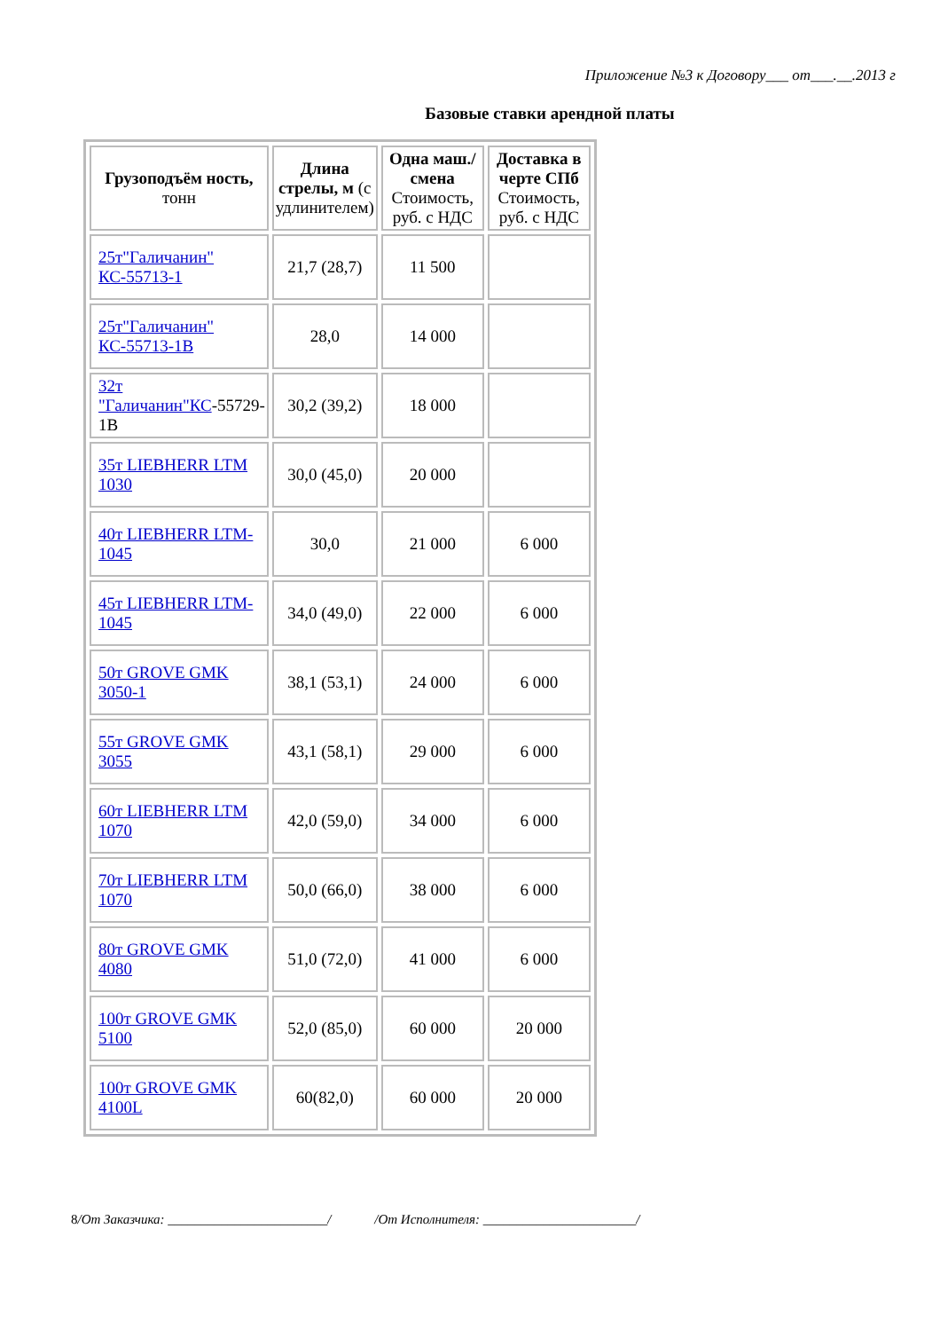Приложение №3 к Договору___ от___.__.2013 г
Базовые ставки арендной платы
| Грузоподъём ность, тонн | Длина стрелы, м (с удлинителем) | Одна маш./смена Стоимость, руб. с НДС | Доставка в черте СПб Стоимость, руб. с НДС |
| --- | --- | --- | --- |
| 25т"Галичанин" КС-55713-1 | 21,7 (28,7) | 11 500 | |
| 25т"Галичанин" КС-55713-1В | 28,0 | 14 000 | |
| 32т "Галичанин"КС -55729-1В | 30,2 (39,2) | 18 000 | |
| 35т LIEBHERR LTM 1030 | 30,0 (45,0) | 20 000 | |
| 40т LIEBHERR LTM-1045 | 30,0 | 21 000 | 6 000 |
| 45т LIEBHERR LTM-1045 | 34,0 (49,0) | 22 000 | 6 000 |
| 50т GROVE GMK 3050-1 | 38,1 (53,1) | 24 000 | 6 000 |
| 55т GROVE GMK 3055 | 43,1 (58,1) | 29 000 | 6 000 |
| 60т LIEBHERR LTM 1070 | 42,0 (59,0) | 34 000 | 6 000 |
| 70т LIEBHERR LTM 1070 | 50,0 (66,0) | 38 000 | 6 000 |
| 80т GROVE GMK 4080 | 51,0 (72,0) | 41 000 | 6 000 |
| 100т GROVE GMK 5100 | 52,0 (85,0) | 60 000 | 20 000 |
| 100т GROVE GMK 4100L | 60(82,0) | 60 000 | 20 000 |
8/От Заказчика: ________________________/ /От Исполнителя: _______________________/